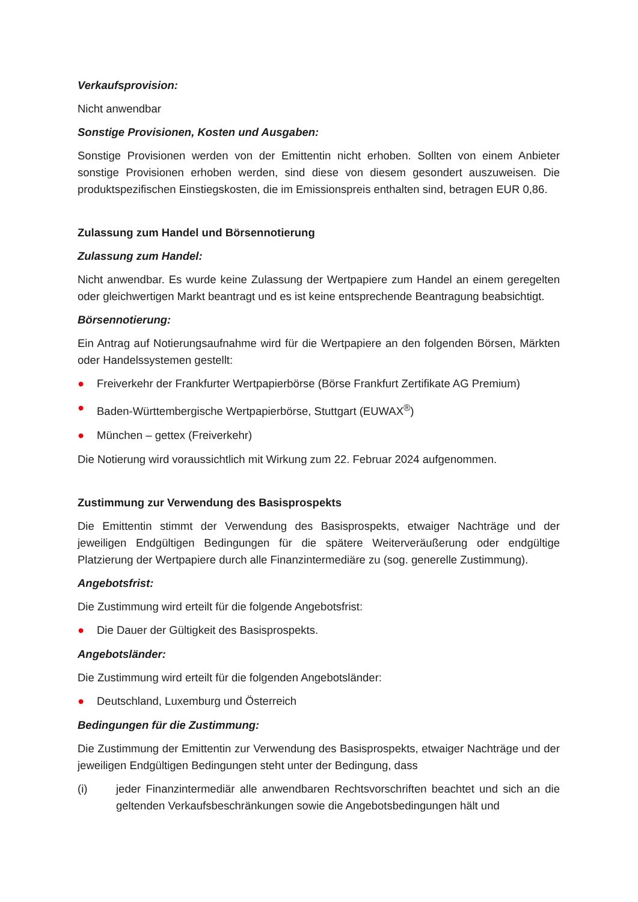Verkaufsprovision:
Nicht anwendbar
Sonstige Provisionen, Kosten und Ausgaben:
Sonstige Provisionen werden von der Emittentin nicht erhoben. Sollten von einem Anbieter sonstige Provisionen erhoben werden, sind diese von diesem gesondert auszuweisen. Die produktspezifischen Einstiegskosten, die im Emissionspreis enthalten sind, betragen EUR 0,86.
Zulassung zum Handel und Börsennotierung
Zulassung zum Handel:
Nicht anwendbar. Es wurde keine Zulassung der Wertpapiere zum Handel an einem geregelten oder gleichwertigen Markt beantragt und es ist keine entsprechende Beantragung beabsichtigt.
Börsennotierung:
Ein Antrag auf Notierungsaufnahme wird für die Wertpapiere an den folgenden Börsen, Märkten oder Handelssystemen gestellt:
● Freiverkehr der Frankfurter Wertpapierbörse (Börse Frankfurt Zertifikate AG Premium)
● Baden-Württembergische Wertpapierbörse, Stuttgart (EUWAX<sup>®</sup>)
● München – gettex (Freiverkehr)
Die Notierung wird voraussichtlich mit Wirkung zum 22. Februar 2024 aufgenommen.
Zustimmung zur Verwendung des Basisprospekts
Die Emittentin stimmt der Verwendung des Basisprospekts, etwaiger Nachträge und der jeweiligen Endgültigen Bedingungen für die spätere Weiterveräußerung oder endgültige Platzierung der Wertpapiere durch alle Finanzintermediäre zu (sog. generelle Zustimmung).
Angebotsfrist:
Die Zustimmung wird erteilt für die folgende Angebotsfrist:
● Die Dauer der Gültigkeit des Basisprospekts.
Angebotsländer:
Die Zustimmung wird erteilt für die folgenden Angebotsländer:
● Deutschland, Luxemburg und Österreich
Bedingungen für die Zustimmung:
Die Zustimmung der Emittentin zur Verwendung des Basisprospekts, etwaiger Nachträge und der jeweiligen Endgültigen Bedingungen steht unter der Bedingung, dass
(i) jeder Finanzintermediär alle anwendbaren Rechtsvorschriften beachtet und sich an die geltenden Verkaufsbeschränkungen sowie die Angebotsbedingungen hält und